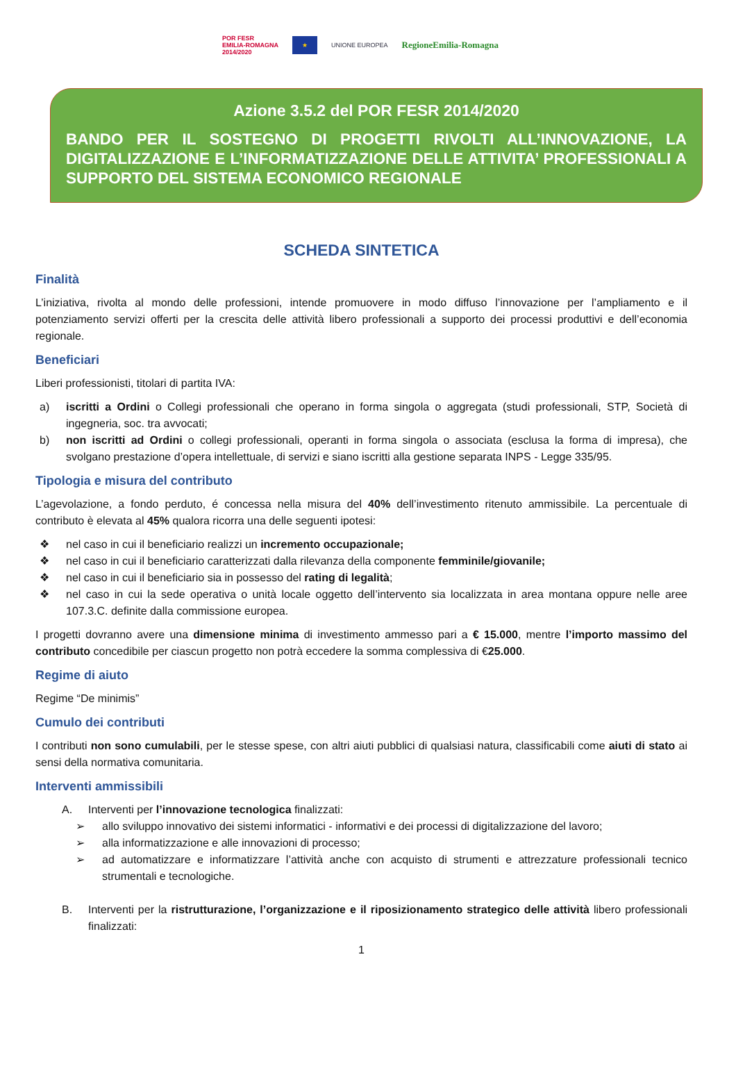POR FESR
EMILIA-ROMAGNA
2014/2020 ★ UNIONE EUROPEA RegioneEmilia-Romagna
Azione 3.5.2 del POR FESR 2014/2020
BANDO PER IL SOSTEGNO DI PROGETTI RIVOLTI ALL’INNOVAZIONE, LA DIGITALIZZAZIONE E L’INFORMATIZZAZIONE DELLE ATTIVITA’ PROFESSIONALI A SUPPORTO DEL SISTEMA ECONOMICO REGIONALE
SCHEDA SINTETICA
Finalità
L’iniziativa, rivolta al mondo delle professioni, intende promuovere in modo diffuso l’innovazione per l’ampliamento e il potenziamento servizi offerti per la crescita delle attività libero professionali a supporto dei processi produttivi e dell’economia regionale.
Beneficiari
Liberi professionisti, titolari di partita IVA:
a) iscritti a Ordini o Collegi professionali che operano in forma singola o aggregata (studi professionali, STP, Società di ingegneria, soc. tra avvocati;
b) non iscritti ad Ordini o collegi professionali, operanti in forma singola o associata (esclusa la forma di impresa), che svolgano prestazione d’opera intellettuale, di servizi e siano iscritti alla gestione separata INPS - Legge 335/95.
Tipologia e misura del contributo
L’agevolazione, a fondo perduto, é concessa nella misura del 40% dell’investimento ritenuto ammissibile. La percentuale di contributo è elevata al 45% qualora ricorra una delle seguenti ipotesi:
❖ nel caso in cui il beneficiario realizzi un incremento occupazionale;
❖ nel caso in cui il beneficiario caratterizzati dalla rilevanza della componente femminile/giovanile;
❖ nel caso in cui il beneficiario sia in possesso del rating di legalità;
❖ nel caso in cui la sede operativa o unità locale oggetto dell’intervento sia localizzata in area montana oppure nelle aree 107.3.C. definite dalla commissione europea.
I progetti dovranno avere una dimensione minima di investimento ammesso pari a € 15.000, mentre l’importo massimo del contributo concedibile per ciascun progetto non potrà eccedere la somma complessiva di €25.000.
Regime di aiuto
Regime “De minimis”
Cumulo dei contributi
I contributi non sono cumulabili, per le stesse spese, con altri aiuti pubblici di qualsiasi natura, classificabili come aiuti di stato ai sensi della normativa comunitaria.
Interventi ammissibili
A. Interventi per l’innovazione tecnologica finalizzati:
➢ allo sviluppo innovativo dei sistemi informatici - informativi e dei processi di digitalizzazione del lavoro;
➢ alla informatizzazione e alle innovazioni di processo;
➢ ad automatizzare e informatizzare l’attività anche con acquisto di strumenti e attrezzature professionali tecnico strumentali e tecnologiche.
B. Interventi per la ristrutturazione, l’organizzazione e il riposizionamento strategico delle attività libero professionali finalizzati:
1